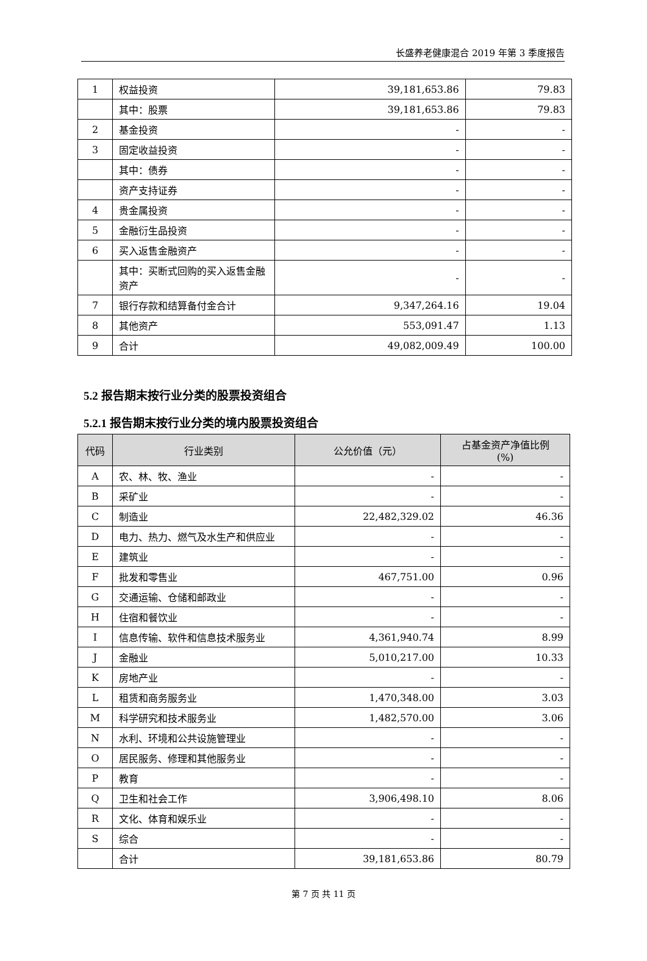长盛养老健康混合 2019 年第 3 季度报告
| 1 | 权益投资 | 39,181,653.86 | 79.83 |
| | 其中：股票 | 39,181,653.86 | 79.83 |
| 2 | 基金投资 | - | - |
| 3 | 固定收益投资 | - | - |
| | 其中：债券 | - | - |
| | 资产支持证券 | - | - |
| 4 | 贵金属投资 | - | - |
| 5 | 金融衍生品投资 | - | - |
| 6 | 买入返售金融资产 | - | - |
| | 其中：买断式回购的买入返售金融资产 | - | - |
| 7 | 银行存款和结算备付金合计 | 9,347,264.16 | 19.04 |
| 8 | 其他资产 | 553,091.47 | 1.13 |
| 9 | 合计 | 49,082,009.49 | 100.00 |
5.2 报告期末按行业分类的股票投资组合
5.2.1 报告期末按行业分类的境内股票投资组合
| 代码 | 行业类别 | 公允价值（元） | 占基金资产净值比例 (%) |
| --- | --- | --- | --- |
| A | 农、林、牧、渔业 | - | - |
| B | 采矿业 | - | - |
| C | 制造业 | 22,482,329.02 | 46.36 |
| D | 电力、热力、燃气及水生产和供应业 | - | - |
| E | 建筑业 | - | - |
| F | 批发和零售业 | 467,751.00 | 0.96 |
| G | 交通运输、仓储和邮政业 | - | - |
| H | 住宿和餐饮业 | - | - |
| I | 信息传输、软件和信息技术服务业 | 4,361,940.74 | 8.99 |
| J | 金融业 | 5,010,217.00 | 10.33 |
| K | 房地产业 | - | - |
| L | 租赁和商务服务业 | 1,470,348.00 | 3.03 |
| M | 科学研究和技术服务业 | 1,482,570.00 | 3.06 |
| N | 水利、环境和公共设施管理业 | - | - |
| O | 居民服务、修理和其他服务业 | - | - |
| P | 教育 | - | - |
| Q | 卫生和社会工作 | 3,906,498.10 | 8.06 |
| R | 文化、体育和娱乐业 | - | - |
| S | 综合 | - | - |
| | 合计 | 39,181,653.86 | 80.79 |
第 7 页 共 11 页